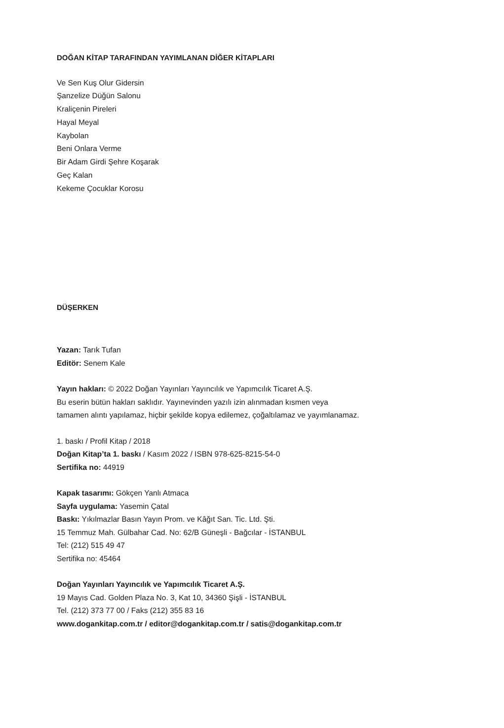DOĞAN KİTAP TARAFINDAN YAYIMLANAN DİĞER KİTAPLARI
Ve Sen Kuş Olur Gidersin
Şanzelize Düğün Salonu
Kraliçenin Pireleri
Hayal Meyal
Kaybolan
Beni Onlara Verme
Bir Adam Girdi Şehre Koşarak
Geç Kalan
Kekeme Çocuklar Korosu
DÜŞERKEN
Yazan: Tarık Tufan
Editör: Senem Kale
Yayın hakları: © 2022 Doğan Yayınları Yayıncılık ve Yapımcılık Ticaret A.Ş.
Bu eserin bütün hakları saklıdır. Yayınevinden yazılı izin alınmadan kısmen veya
tamamen alıntı yapılamaz, hiçbir şekilde kopya edilemez, çoğaltılamaz ve yayımlanamaz.
1. baskı / Profil Kitap / 2018
Doğan Kitap’ta 1. baskı / Kasım 2022 / ISBN 978-625-8215-54-0
Sertifika no: 44919
Kapak tasarımı: Gökçen Yanlı Atmaca
Sayfa uygulama: Yasemin Çatal
Baskı: Yıkılmazlar Basın Yayın Prom. ve Kâğıt San. Tic. Ltd. Şti.
15 Temmuz Mah. Gülbahar Cad. No: 62/B Güneşli - Bağcılar - İSTANBUL
Tel: (212) 515 49 47
Sertifika no: 45464
Doğan Yayınları Yayıncılık ve Yapımcılık Ticaret A.Ş.
19 Mayıs Cad. Golden Plaza No. 3, Kat 10, 34360 Şişli - İSTANBUL
Tel. (212) 373 77 00 / Faks (212) 355 83 16
www.dogankitap.com.tr / editor@dogankitap.com.tr / satis@dogankitap.com.tr